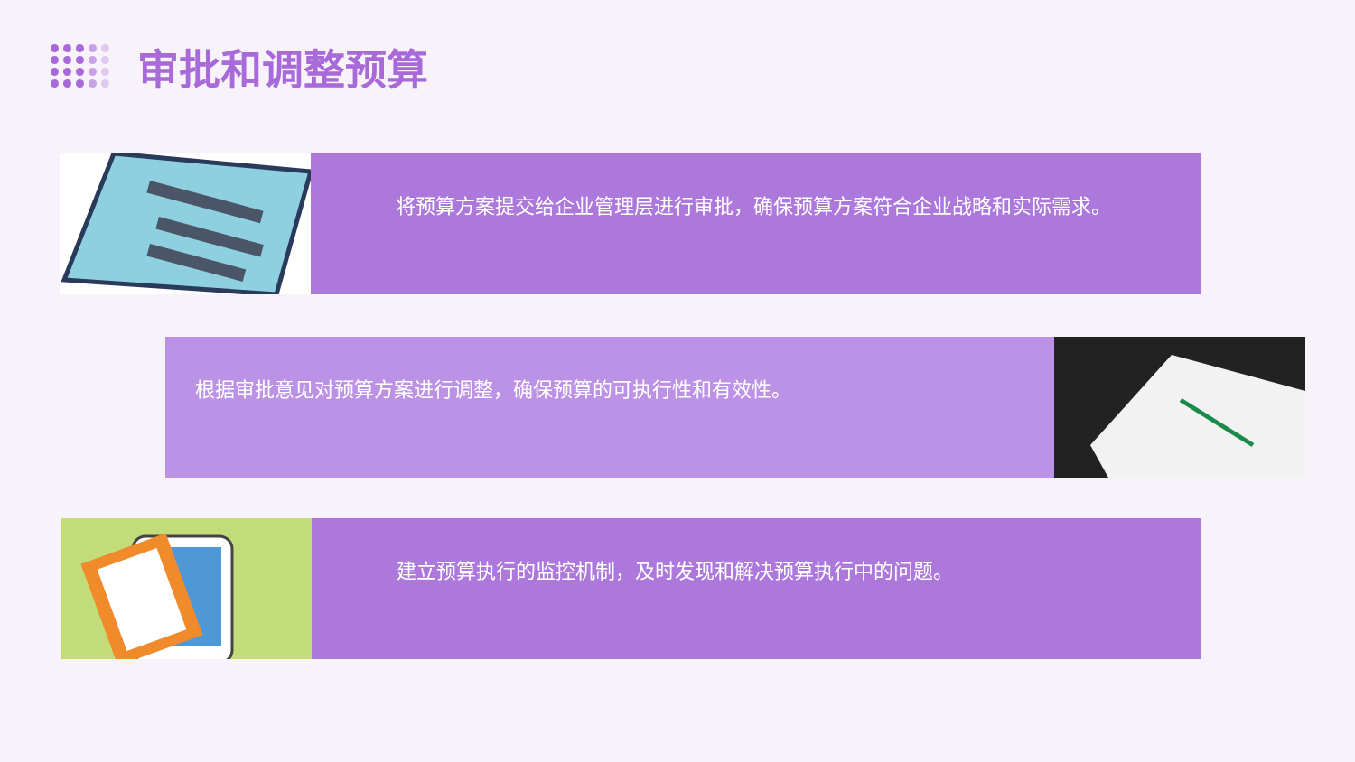审批和调整预算
将预算方案提交给企业管理层进行审批，确保预算方案符合企业战略和实际需求。
根据审批意见对预算方案进行调整，确保预算的可执行性和有效性。
建立预算执行的监控机制，及时发现和解决预算执行中的问题。